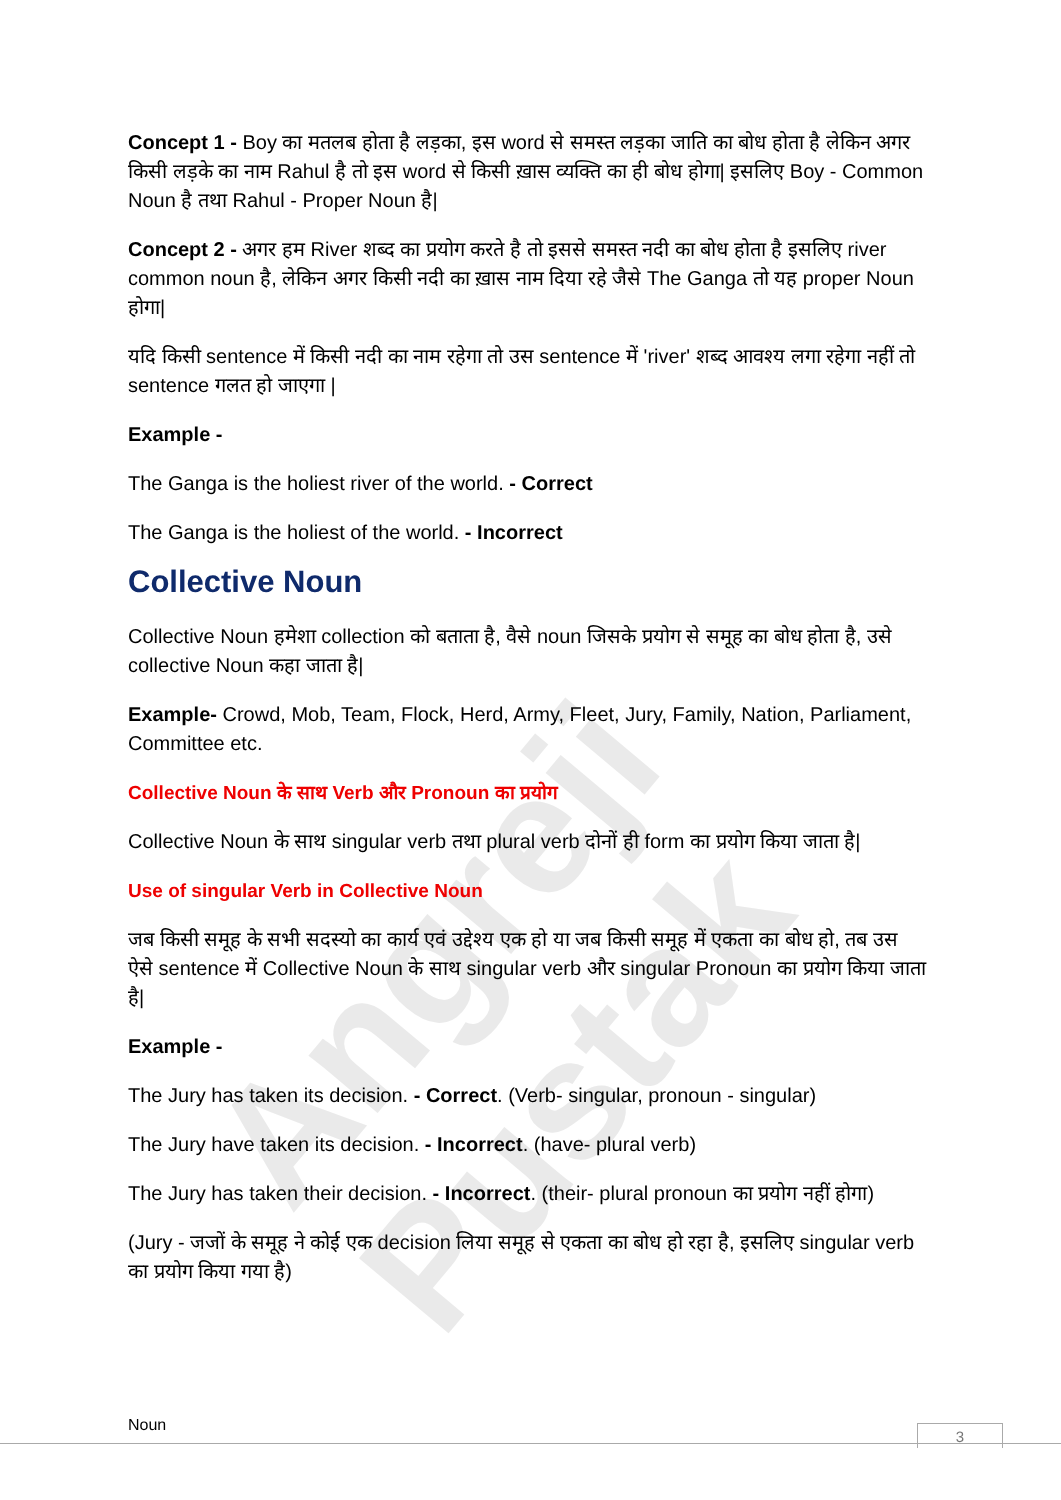Angreji Pustak
Concept 1 - Boy का मतलब होता है लड़का, इस word से समस्त लड़का जाति का बोध होता है लेकिन अगर किसी लड़के का नाम Rahul है तो इस word से किसी ख़ास व्यक्ति का ही बोध होगा| इसलिए Boy - Common Noun है तथा Rahul - Proper Noun है|
Concept 2 - अगर हम River शब्द का प्रयोग करते है तो इससे समस्त नदी का बोध होता है इसलिए river common noun है, लेकिन अगर किसी नदी का ख़ास नाम दिया रहे जैसे The Ganga तो यह proper Noun होगा|
यदि किसी sentence में किसी नदी का नाम रहेगा तो उस sentence में 'river' शब्द आवश्य लगा रहेगा नहीं तो sentence गलत हो जाएगा |
Example -
The Ganga is the holiest river of the world. - Correct
The Ganga is the holiest of the world. - Incorrect
Collective Noun
Collective Noun हमेशा collection को बताता है, वैसे noun जिसके प्रयोग से समूह का बोध होता है, उसे collective Noun कहा जाता है|
Example- Crowd, Mob, Team, Flock, Herd, Army, Fleet, Jury, Family, Nation, Parliament, Committee etc.
Collective Noun के साथ Verb और Pronoun का प्रयोग
Collective Noun के साथ singular verb तथा plural verb दोनों ही form का प्रयोग किया जाता है|
Use of singular Verb in Collective Noun
जब किसी समूह के सभी सदस्यो का कार्य एवं उद्देश्य एक हो या जब किसी समूह में एकता का बोध हो, तब उस ऐसे sentence में Collective Noun के साथ singular verb और singular Pronoun का प्रयोग किया जाता है|
Example -
The Jury has taken its decision. - Correct. (Verb- singular, pronoun - singular)
The Jury have taken its decision. - Incorrect. (have- plural verb)
The Jury has taken their decision. - Incorrect. (their- plural pronoun का प्रयोग नहीं होगा)
(Jury - जजों के समूह ने कोई एक decision लिया समूह से एकता का बोध हो रहा है, इसलिए singular verb का प्रयोग किया गया है)
Noun 3